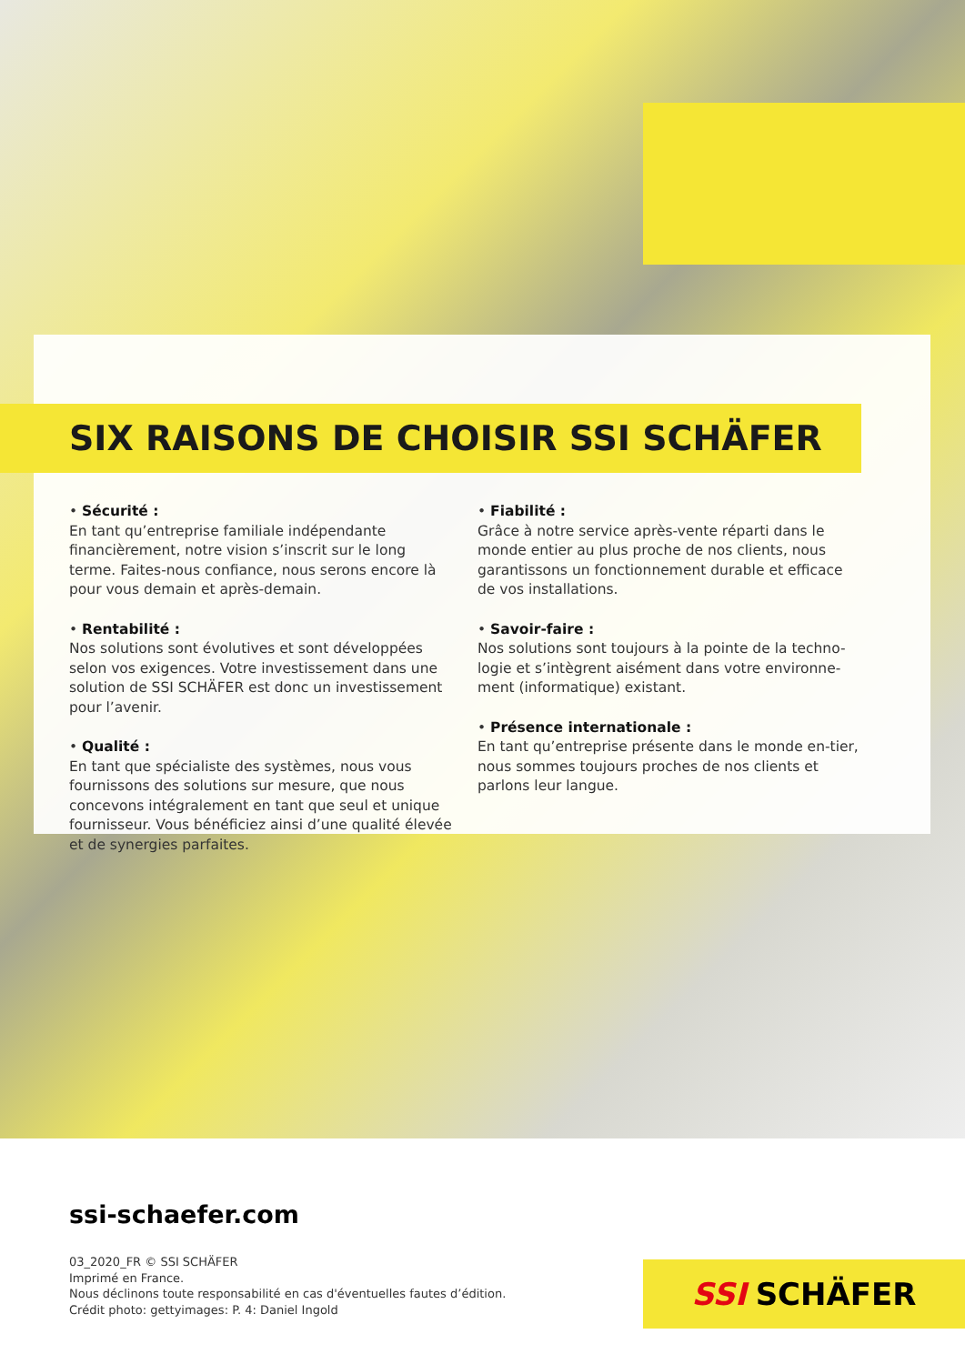SIX RAISONS DE CHOISIR SSI SCHÄFER
• Sécurité :
En tant qu’entreprise familiale indépendante financièrement, notre vision s’inscrit sur le long terme. Faites-nous confiance, nous serons encore là pour vous demain et après-demain.
• Rentabilité :
Nos solutions sont évolutives et sont développées selon vos exigences. Votre investissement dans une solution de SSI SCHÄFER est donc un investissement pour l’avenir.
• Qualité :
En tant que spécialiste des systèmes, nous vous fournissons des solutions sur mesure, que nous concevons intégralement en tant que seul et unique fournisseur. Vous bénéficiez ainsi d’une qualité élevée et de synergies parfaites.
• Fiabilité :
Grâce à notre service après-vente réparti dans le monde entier au plus proche de nos clients, nous garantissons un fonctionnement durable et efficace de vos installations.
• Savoir-faire :
Nos solutions sont toujours à la pointe de la techno-logie et s’intègrent aisément dans votre environne-ment (informatique) existant.
• Présence internationale :
En tant qu’entreprise présente dans le monde en-tier, nous sommes toujours proches de nos clients et parlons leur langue.
ssi-schaefer.com
03_2020_FR © SSI SCHÄFER
Imprimé en France.
Nous déclinons toute responsabilité en cas d'éventuelles fautes d’édition.
Crédit photo: gettyimages: P. 4: Daniel Ingold
SSI SCHÄFER